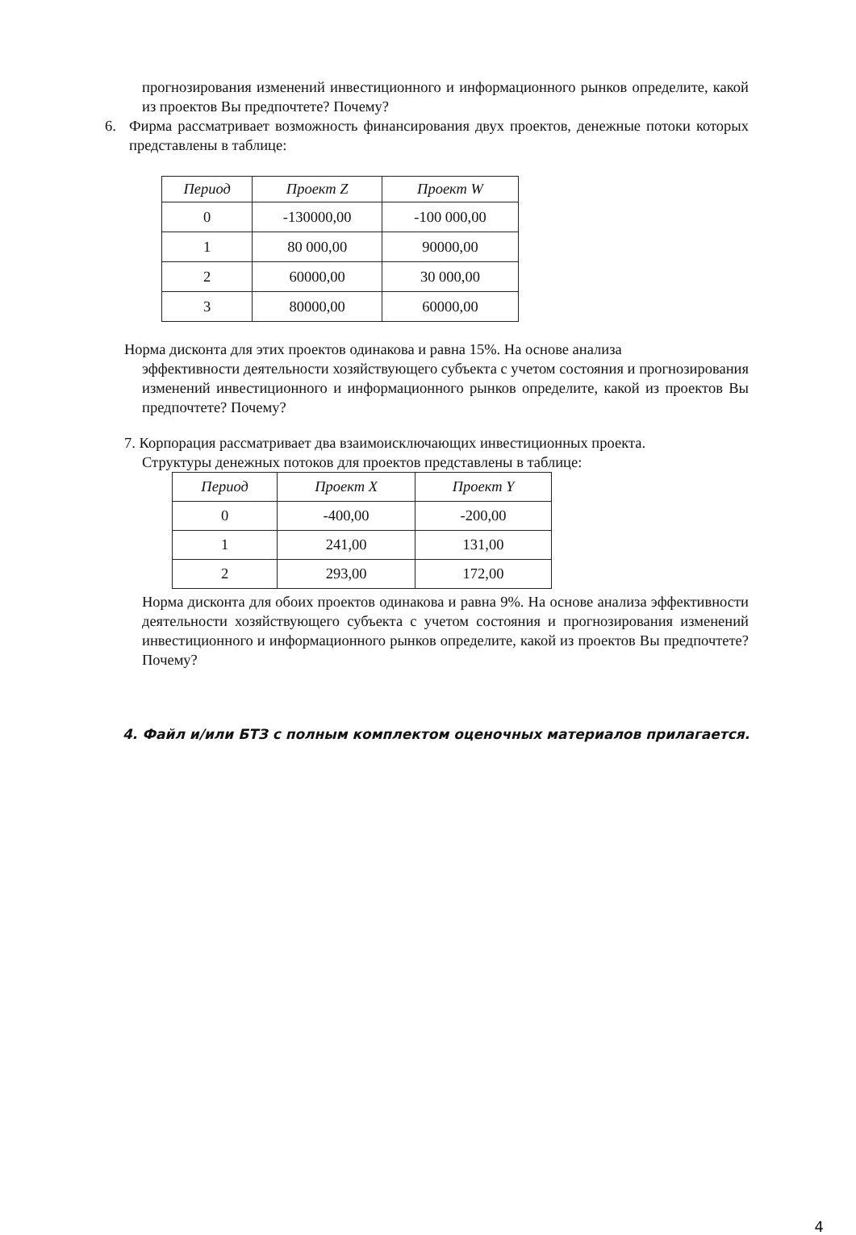прогнозирования изменений инвестиционного и информационного рынков определите, какой из проектов Вы предпочтете? Почему?
6. Фирма рассматривает возможность финансирования двух проектов, денежные потоки которых представлены в таблице:
| Период | Проект Z | Проект W |
| --- | --- | --- |
| 0 | -130000,00 | -100 000,00 |
| 1 | 80 000,00 | 90000,00 |
| 2 | 60000,00 | 30 000,00 |
| 3 | 80000,00 | 60000,00 |
Норма дисконта для этих проектов одинакова и равна 15%. На основе анализа
эффективности деятельности хозяйствующего субъекта с учетом состояния и прогнозирования изменений инвестиционного и информационного рынков определите, какой из проектов Вы предпочтете? Почему?
7. Корпорация рассматривает два взаимоисключающих инвестиционных проекта.
Структуры денежных потоков для проектов представлены в таблице:
| Период | Проект X | Проект Y |
| --- | --- | --- |
| 0 | -400,00 | -200,00 |
| 1 | 241,00 | 131,00 |
| 2 | 293,00 | 172,00 |
Норма дисконта для обоих проектов одинакова и равна 9%. На основе анализа эффективности деятельности хозяйствующего субъекта с учетом состояния и прогнозирования изменений инвестиционного и информационного рынков определите, какой из проектов Вы предпочтете? Почему?
4. Файл и/или БТЗ с полным комплектом оценочных материалов прилагается.
4